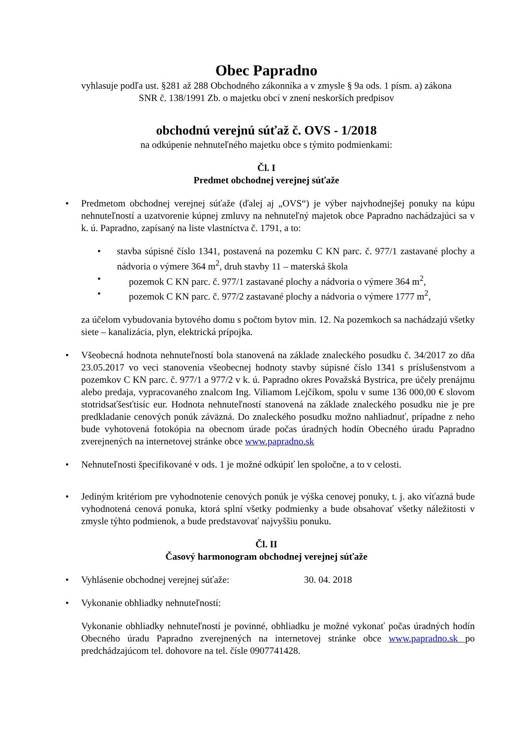Obec Papradno
vyhlasuje podľa ust. §281 až 288 Obchodného zákonníka a v zmysle § 9a ods. 1 písm. a) zákona
SNR č. 138/1991 Zb. o majetku obcí v znení neskorších predpisov
obchodnú verejnú súťaž č. OVS - 1/2018
na odkúpenie nehnuteľného majetku obce s týmito podmienkami:
Čl. I
Predmet obchodnej verejnej súťaže
• Predmetom obchodnej verejnej súťaže (ďalej aj „OVS“) je výber najvhodnejšej ponuky na kúpu nehnuteľností a uzatvorenie kúpnej zmluvy na nehnuteľný majetok obce Papradno nachádzajúci sa v k. ú. Papradno, zapísaný na liste vlastníctva č. 1791, a to:
• stavba súpisné číslo 1341, postavená na pozemku C KN parc. č. 977/1 zastavané plochy a nádvoria o výmere 364 m<sup>2</sup>, druh stavby 11 – materská škola
• pozemok C KN parc. č. 977/1 zastavané plochy a nádvoria o výmere 364 m<sup>2</sup>,
• pozemok C KN parc. č. 977/2 zastavané plochy a nádvoria o výmere 1777 m<sup>2</sup>,
za účelom vybudovania bytového domu s počtom bytov min. 12. Na pozemkoch sa nachádzajú všetky siete – kanalizácia, plyn, elektrická prípojka.
• Všeobecná hodnota nehnuteľností bola stanovená na základe znaleckého posudku č. 34/2017 zo dňa 23.05.2017 vo veci stanovenia všeobecnej hodnoty stavby súpisné číslo 1341 s príslušenstvom a pozemkov C KN parc. č. 977/1 a 977/2 v k. ú. Papradno okres Považská Bystrica, pre účely prenájmu alebo predaja, vypracovaného znalcom Ing. Viliamom Lejčíkom, spolu v sume 136 000,00 € slovom stotridsaťšesťtisíc eur. Hodnota nehnuteľností stanovená na základe znaleckého posudku nie je pre predkladanie cenových ponúk záväzná. Do znaleckého posudku možno nahliadnuť, prípadne z neho bude vyhotovená fotokópia na obecnom úrade počas úradných hodín Obecného úradu Papradno zverejnených na internetovej stránke obce www.papradno.sk
• Nehnuteľnosti špecifikované v ods. 1 je možné odkúpiť len spoločne, a to v celosti.
• Jediným kritériom pre vyhodnotenie cenových ponúk je výška cenovej ponuky, t. j. ako víťazná bude vyhodnotená cenová ponuka, ktorá splní všetky podmienky a bude obsahovať všetky náležitosti v zmysle týhto podmienok, a bude predstavovať najvyššiu ponuku.
Čl. II
Časový harmonogram obchodnej verejnej súťaže
• Vyhlásenie obchodnej verejnej súťaže: 30. 04. 2018
• Vykonanie obhliadky nehnuteľností:
Vykonanie obhliadky nehnuteľností je povinné, obhliadku je možné vykonať počas úradných hodín Obecného úradu Papradno zverejnených na internetovej stránke obce www.papradno.sk po predchádzajúcom tel. dohovore na tel. čísle 0907741428.